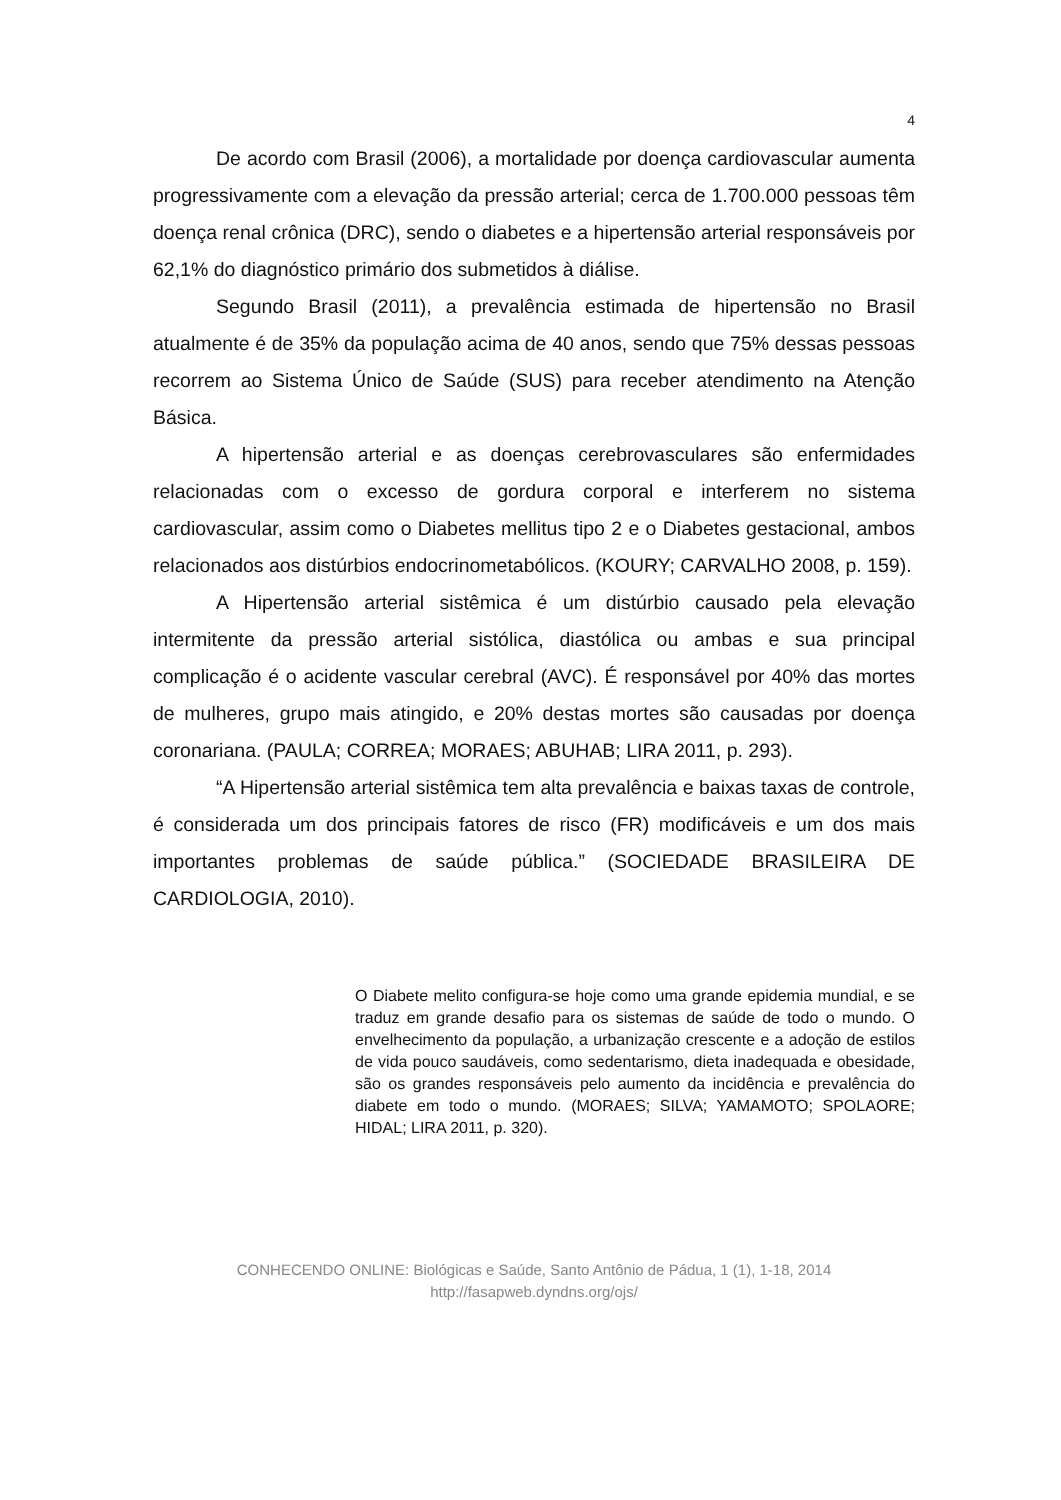4
De acordo com Brasil (2006), a mortalidade por doença cardiovascular aumenta progressivamente com a elevação da pressão arterial; cerca de 1.700.000 pessoas têm doença renal crônica (DRC), sendo o diabetes e a hipertensão arterial responsáveis por 62,1% do diagnóstico primário dos submetidos à diálise.
Segundo Brasil (2011), a prevalência estimada de hipertensão no Brasil atualmente é de 35% da população acima de 40 anos, sendo que 75% dessas pessoas recorrem ao Sistema Único de Saúde (SUS) para receber atendimento na Atenção Básica.
A hipertensão arterial e as doenças cerebrovasculares são enfermidades relacionadas com o excesso de gordura corporal e interferem no sistema cardiovascular, assim como o Diabetes mellitus tipo 2 e o Diabetes gestacional, ambos relacionados aos distúrbios endocrinometabólicos. (KOURY; CARVALHO 2008, p. 159).
A Hipertensão arterial sistêmica é um distúrbio causado pela elevação intermitente da pressão arterial sistólica, diastólica ou ambas e sua principal complicação é o acidente vascular cerebral (AVC). É responsável por 40% das mortes de mulheres, grupo mais atingido, e 20% destas mortes são causadas por doença coronariana. (PAULA; CORREA; MORAES; ABUHAB; LIRA 2011, p. 293).
“A Hipertensão arterial sistêmica tem alta prevalência e baixas taxas de controle, é considerada um dos principais fatores de risco (FR) modificáveis e um dos mais importantes problemas de saúde pública.” (SOCIEDADE BRASILEIRA DE CARDIOLOGIA, 2010).
O Diabete melito configura-se hoje como uma grande epidemia mundial, e se traduz em grande desafio para os sistemas de saúde de todo o mundo. O envelhecimento da população, a urbanização crescente e a adoção de estilos de vida pouco saudáveis, como sedentarismo, dieta inadequada e obesidade, são os grandes responsáveis pelo aumento da incidência e prevalência do diabete em todo o mundo. (MORAES; SILVA; YAMAMOTO; SPOLAORE; HIDAL; LIRA 2011, p. 320).
CONHECENDO ONLINE: Biológicas e Saúde, Santo Antônio de Pádua, 1 (1), 1-18, 2014
http://fasapweb.dyndns.org/ojs/